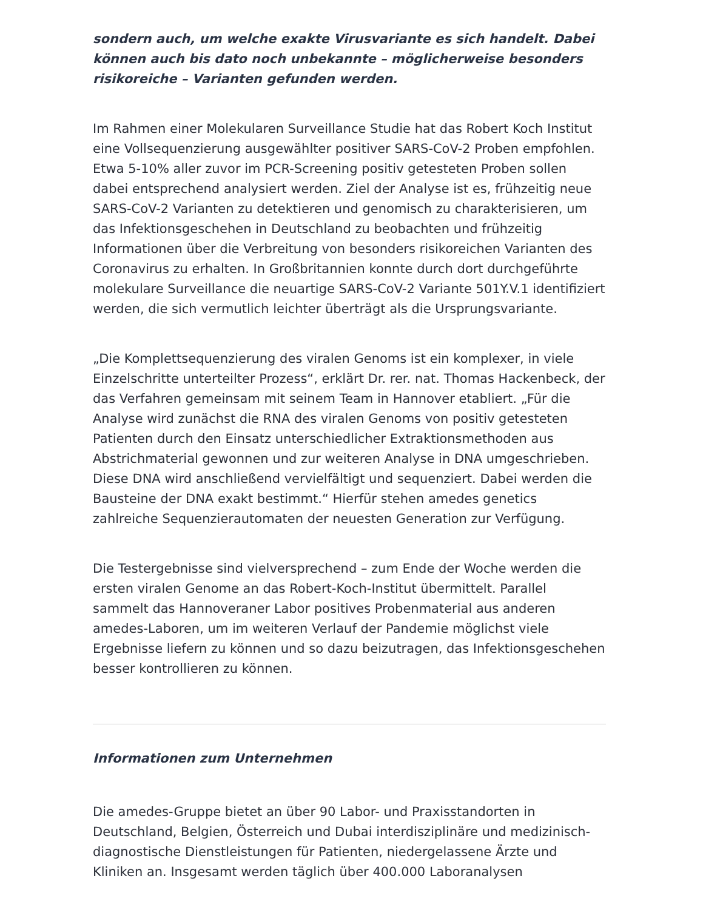sondern auch, um welche exakte Virusvariante es sich handelt. Dabei können auch bis dato noch unbekannte – möglicherweise besonders risikoreiche – Varianten gefunden werden.
Im Rahmen einer Molekularen Surveillance Studie hat das Robert Koch Institut eine Vollsequenzierung ausgewählter positiver SARS-CoV-2 Proben empfohlen. Etwa 5-10% aller zuvor im PCR-Screening positiv getesteten Proben sollen dabei entsprechend analysiert werden. Ziel der Analyse ist es, frühzeitig neue SARS-CoV-2 Varianten zu detektieren und genomisch zu charakterisieren, um das Infektionsgeschehen in Deutschland zu beobachten und frühzeitig Informationen über die Verbreitung von besonders risikoreichen Varianten des Coronavirus zu erhalten. In Großbritannien konnte durch dort durchgeführte molekulare Surveillance die neuartige SARS-CoV-2 Variante 501Y.V.1 identifiziert werden, die sich vermutlich leichter überträgt als die Ursprungsvariante.
„Die Komplettsequenzierung des viralen Genoms ist ein komplexer, in viele Einzelschritte unterteilter Prozess“, erklärt Dr. rer. nat. Thomas Hackenbeck, der das Verfahren gemeinsam mit seinem Team in Hannover etabliert. „Für die Analyse wird zunächst die RNA des viralen Genoms von positiv getesteten Patienten durch den Einsatz unterschiedlicher Extraktionsmethoden aus Abstrichmaterial gewonnen und zur weiteren Analyse in DNA umgeschrieben. Diese DNA wird anschließend vervielfältigt und sequenziert. Dabei werden die Bausteine der DNA exakt bestimmt.“ Hierfür stehen amedes genetics zahlreiche Sequenzierautomaten der neuesten Generation zur Verfügung.
Die Testergebnisse sind vielversprechend – zum Ende der Woche werden die ersten viralen Genome an das Robert-Koch-Institut übermittelt. Parallel sammelt das Hannoveraner Labor positives Probenmaterial aus anderen amedes-Laboren, um im weiteren Verlauf der Pandemie möglichst viele Ergebnisse liefern zu können und so dazu beizutragen, das Infektionsgeschehen besser kontrollieren zu können.
Informationen zum Unternehmen
Die amedes-Gruppe bietet an über 90 Labor- und Praxisstandorten in Deutschland, Belgien, Österreich und Dubai interdisziplinäre und medizinisch-diagnostische Dienstleistungen für Patienten, niedergelassene Ärzte und Kliniken an. Insgesamt werden täglich über 400.000 Laboranalysen